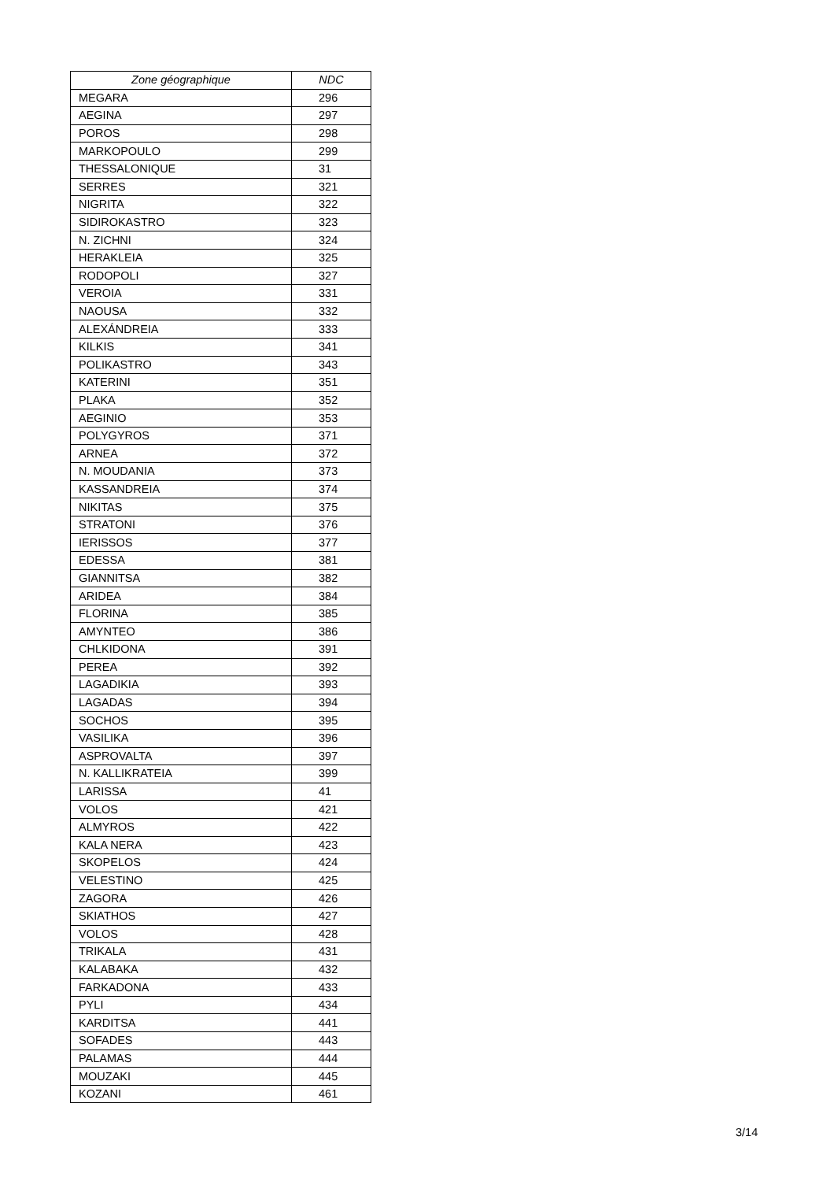| Zone géographique | NDC |
| --- | --- |
| MEGARA | 296 |
| AEGINA | 297 |
| POROS | 298 |
| MARKOPOULO | 299 |
| THESSALONIQUE | 31 |
| SERRES | 321 |
| NIGRITA | 322 |
| SIDIROKASTRO | 323 |
| N. ZICHNI | 324 |
| HERAKLEIA | 325 |
| RODOPOLI | 327 |
| VEROIA | 331 |
| NAOUSA | 332 |
| ALEXÁNDREIA | 333 |
| KILKIS | 341 |
| POLIKASTRO | 343 |
| KATERINI | 351 |
| PLAKA | 352 |
| AEGINIO | 353 |
| POLYGYROS | 371 |
| ARNEA | 372 |
| N. MOUDANIA | 373 |
| KASSANDREIA | 374 |
| NIKITAS | 375 |
| STRATONI | 376 |
| IERISSOS | 377 |
| EDESSA | 381 |
| GIANNITSA | 382 |
| ARIDEA | 384 |
| FLORINA | 385 |
| AMYNTEO | 386 |
| CHLKIDONA | 391 |
| PEREA | 392 |
| LAGADIKIA | 393 |
| LAGADAS | 394 |
| SOCHOS | 395 |
| VASILIKA | 396 |
| ASPROVALTA | 397 |
| N. KALLIKRATEIA | 399 |
| LARISSA | 41 |
| VOLOS | 421 |
| ALMYROS | 422 |
| KALA NERA | 423 |
| SKOPELOS | 424 |
| VELESTINO | 425 |
| ZAGORA | 426 |
| SKIATHOS | 427 |
| VOLOS | 428 |
| TRIKALA | 431 |
| KALABAKA | 432 |
| FARKADONA | 433 |
| PYLI | 434 |
| KARDITSA | 441 |
| SOFADES | 443 |
| PALAMAS | 444 |
| MOUZAKI | 445 |
| KOZANI | 461 |
3/14